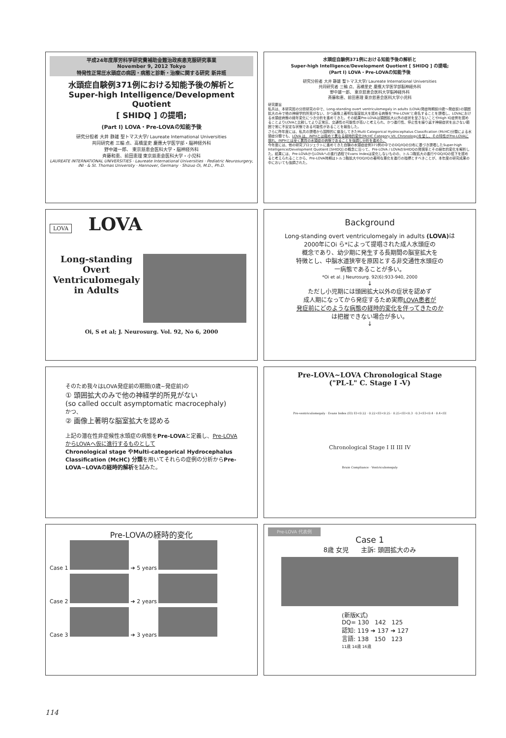平成24年度厚労科学研究費補助金難治政疾患克服研究事業
November 9, 2012 Tokyo
特発性正常圧水頭症の病因・病態と診断・治療に関する研究 新井班
水頭症自験例371例における知能予後の解析と
Super-high Intelligence/Development Quotient
[ SHIDQ ] の提唱;
(Part I) LOVA・Pre-LOVAの知能予後
研究分担者 大井 静雄 聖トマス大学/ Laureate International Universities
共同研究者 三輪 点、高橋里史 慶應大学医学部・脳神経外科
野中雄一郎、 東京慈恵会医科大学・脳神経外科
斉藤和恵、前田恵理 東京慈恵会医科大学・小児科
LAUREATE INTERNATIONAL UNIVERSITIES · Laureate International Universities · Pediatric Neurosurgery, INI · & St. Thomas University · Hannover, Germany · Shizuo Oi, M.D., Ph.D.
水頭症自験例371例における知能予後の解析と
Super-high Intelligence/Development Quotient [ SHIDQ ] の提唱;
(Part I) LOVA・Pre-LOVAの知能予後
研究分担者 大井 静雄 聖トマス大学/ Laureate International Universities
共同研究者 三輪 点、高橋里史 慶應大学医学部脳神経外科
野中雄一郎、 東京慈恵会医科大学脳神経外科
斉藤和恵、前田恵理 東京慈恵会医科大学小児科
研究要旨
私共は、本研究班の分担研究の中で、Long-standing overt ventriculomegaly in adults (LOVA)発症時期前(0歳～発症前)の頭囲拡大のみで他の神経学的所見がない、かつ画像上著明な脳室拡大を認める病態を"Pre-LOVA"と命名することを提唱し、LOVAにおける水頭症病態の経年変化につき分析を進めてきた。その結果Pre-LOVAは頭囲拡大以外の症状を呈さないことやHigh IQ症例を認めることよりLOVAと比較してより正常圧、交通性の可能性が高いと考えられ、かつ進行性、停止性を繰り返す神経症状を出さない範囲で常に不安定な状態である可能性があることを報告した。
さらに昨年度には、私共の提唱から国際的に普及してきたMulti Categorical Hydrocephalus Classification (McHC)分類による水頭症分類でも、LOVA は、iNPHとは極めて異なる経時的変化(McHC Category VII, Chronology)を呈し、その特性がPre-LOVAに現れ、iNPHとは全く異質の水頭症の病態であることを強調し分析を進めた。
今年度には、他の研究プロジェクトに進めてきた自験の水頭症症例371例の中でのDQ/IQの分布に基づき提唱したSuper-high Intelligence/Development Quotient [SHIDQ] の概念に沿って、Pre-LOVA / LOVAのSHIDQの発現率とその経年的変化を解析した。結果には、Pre-LOVAからLOVAへの進行過程でEvans Indexは変化しないものの、トルコ鞍拡大の進行やDQ/IQの低下を認めると考えられることから、Pre-LOVA時期はトルコ鞍拡大やDQ/IQの著明な悪化を進行の指標とすべきことが、本年度の研究成果の中においても強調された。
LOVA LOVA
Long-standing
Overt
Ventriculomegaly
in Adults
Oi, S et al; J. Neurosurg. Vol. 92, No 6, 2000
Background
Long-standing overt ventriculomegaly in adults (LOVA) は
2000年にOi ら*によって提唱された成人水頭症の
概念であり、幼少期に発生する長期間の脳室拡大を
特徴とし、中脳水道狭窄を原因とする非交通性水頭症の
一病態であることが多い。
*Oi et al. J Neurosurg. 92(6):933-940, 2000
↓
ただし小児期には頭囲拡大以外の症状を認めず
成人期になってから発症するため実際LOVA患者が
発症前にどのような病態の経時的変化を伴ってきたのか
は把握できない場合が多い。
↓
そのため我々はLOVA発症前の期間(0歳~発症前)の
① 頭囲拡大のみで他の神経学的所見がない
(so called occult asymptomatic macrocephaly)
かつ、
② 画像上著明な脳室拡大を認める
上記の潜在性非症候性水頭症の病態をPre-LOVAと定義し、Pre-LOVAからLOVAへ仮に進行するものとして
Chronological stage やMulti-categorical Hydrocephalus Classification (McHC) 分類を用いてそれらの症例の分析からPre-LOVA~LOVAの経時的解析を試みた。
Pre-LOVA~LOVA Chronological Stage
("PL-L" C. Stage I -V)
Pre-ventriculomegaly · Evans Index (EI) EI<0.22 · 0.22<EI<0.25 · 0.25<EI<0.3 · 0.3<EI<0.4 · 0.4<EI
Chronological Stage I II III IV
Brain Compliance · Ventriculomegaly
Pre-LOVAの経時的変化
Case 1 ➔ 5 years
Case 2 ➔ 2 years
Case 3 ➔ 3 years
Pre-LOVA 代表例
Case 1
8歳 女児 主訴: 頭囲拡大のみ
(新版K式)
DQ= 130 142 125
認知: 119 ➔ 137 ➔ 127
言語: 138 150 123
11歳 14歳 16歳
114